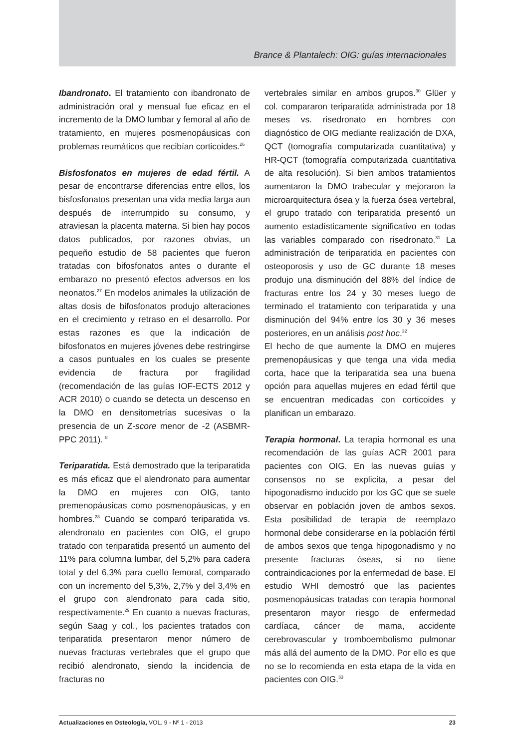Brance & Plantalech: OIG: guías internacionales
Ibandronato. El tratamiento con ibandronato de administración oral y mensual fue eficaz en el incremento de la DMO lumbar y femoral al año de tratamiento, en mujeres posmenopáusicas con problemas reumáticos que recibían corticoides.<sup>26</sup>
Bisfosfonatos en mujeres de edad fértil. A pesar de encontrarse diferencias entre ellos, los bisfosfonatos presentan una vida media larga aun después de interrumpido su consumo, y atraviesan la placenta materna. Si bien hay pocos datos publicados, por razones obvias, un pequeño estudio de 58 pacientes que fueron tratadas con bifosfonatos antes o durante el embarazo no presentó efectos adversos en los neonatos.<sup>27</sup> En modelos animales la utilización de altas dosis de bifosfonatos produjo alteraciones en el crecimiento y retraso en el desarrollo. Por estas razones es que la indicación de bifosfonatos en mujeres jóvenes debe restringirse a casos puntuales en los cuales se presente evidencia de fractura por fragilidad (recomendación de las guías IOF-ECTS 2012 y ACR 2010) o cuando se detecta un descenso en la DMO en densitometrías sucesivas o la presencia de un Z-score menor de -2 (ASBMR-PPC 2011). <sup>8</sup>
Teriparatida. Está demostrado que la teriparatida es más eficaz que el alendronato para aumentar la DMO en mujeres con OIG, tanto premenopáusicas como posmenopáusicas, y en hombres.<sup>28</sup> Cuando se comparó teriparatida vs. alendronato en pacientes con OIG, el grupo tratado con teriparatida presentó un aumento del 11% para columna lumbar, del 5,2% para cadera total y del 6,3% para cuello femoral, comparado con un incremento del 5,3%, 2,7% y del 3,4% en el grupo con alendronato para cada sitio, respectivamente.<sup>29</sup> En cuanto a nuevas fracturas, según Saag y col., los pacientes tratados con teriparatida presentaron menor número de nuevas fracturas vertebrales que el grupo que recibió alendronato, siendo la incidencia de fracturas no
vertebrales similar en ambos grupos.<sup>30</sup> Glüer y col. compararon teriparatida administrada por 18 meses vs. risedronato en hombres con diagnóstico de OIG mediante realización de DXA, QCT (tomografía computarizada cuantitativa) y HR-QCT (tomografía computarizada cuantitativa de alta resolución). Si bien ambos tratamientos aumentaron la DMO trabecular y mejoraron la microarquitectura ósea y la fuerza ósea vertebral, el grupo tratado con teriparatida presentó un aumento estadísticamente significativo en todas las variables comparado con risedronato.<sup>31</sup> La administración de teriparatida en pacientes con osteoporosis y uso de GC durante 18 meses produjo una disminución del 88% del índice de fracturas entre los 24 y 30 meses luego de terminado el tratamiento con teriparatida y una disminución del 94% entre los 30 y 36 meses posteriores, en un análisis post hoc.<sup>32</sup>
El hecho de que aumente la DMO en mujeres premenopáusicas y que tenga una vida media corta, hace que la teriparatida sea una buena opción para aquellas mujeres en edad fértil que se encuentran medicadas con corticoides y planifican un embarazo.
Terapia hormonal. La terapia hormonal es una recomendación de las guías ACR 2001 para pacientes con OIG. En las nuevas guías y consensos no se explicita, a pesar del hipogonadismo inducido por los GC que se suele observar en población joven de ambos sexos. Esta posibilidad de terapia de reemplazo hormonal debe considerarse en la población fértil de ambos sexos que tenga hipogonadismo y no presente fracturas óseas, si no tiene contraindicaciones por la enfermedad de base. El estudio WHI demostró que las pacientes posmenopáusicas tratadas con terapia hormonal presentaron mayor riesgo de enfermedad cardíaca, cáncer de mama, accidente cerebrovascular y tromboembolismo pulmonar más allá del aumento de la DMO. Por ello es que no se lo recomienda en esta etapa de la vida en pacientes con OIG.<sup>33</sup>
Actualizaciones en Osteología, VOL. 9 - Nº 1 - 2013 23